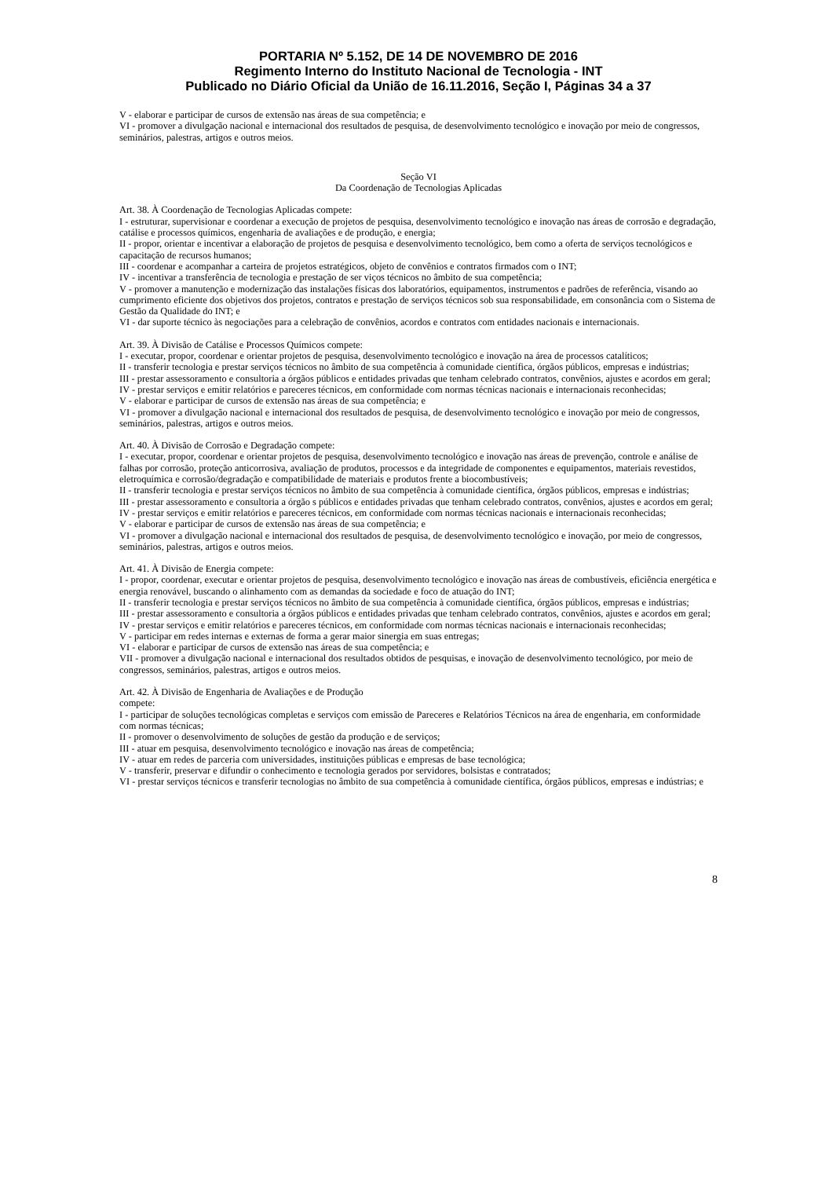PORTARIA Nº 5.152, DE 14 DE NOVEMBRO DE 2016
Regimento Interno do Instituto Nacional de Tecnologia - INT
Publicado no Diário Oficial da União de 16.11.2016, Seção I, Páginas 34 a 37
V - elaborar e participar de cursos de extensão nas áreas de sua competência; e
VI - promover a divulgação nacional e internacional dos resultados de pesquisa, de desenvolvimento tecnológico e inovação por meio de congressos, seminários, palestras, artigos e outros meios.
Seção VI
Da Coordenação de Tecnologias Aplicadas
Art. 38. À Coordenação de Tecnologias Aplicadas compete:
I - estruturar, supervisionar e coordenar a execução de projetos de pesquisa, desenvolvimento tecnológico e inovação nas áreas de corrosão e degradação, catálise e processos químicos, engenharia de avaliações e de produção, e energia;
II - propor, orientar e incentivar a elaboração de projetos de pesquisa e desenvolvimento tecnológico, bem como a oferta de serviços tecnológicos e capacitação de recursos humanos;
III - coordenar e acompanhar a carteira de projetos estratégicos, objeto de convênios e contratos firmados com o INT;
IV - incentivar a transferência de tecnologia e prestação de ser viços técnicos no âmbito de sua competência;
V - promover a manutenção e modernização das instalações físicas dos laboratórios, equipamentos, instrumentos e padrões de referência, visando ao cumprimento eficiente dos objetivos dos projetos, contratos e prestação de serviços técnicos sob sua responsabilidade, em consonância com o Sistema de Gestão da Qualidade do INT; e
VI - dar suporte técnico às negociações para a celebração de convênios, acordos e contratos com entidades nacionais e internacionais.
Art. 39. À Divisão de Catálise e Processos Químicos compete:
I - executar, propor, coordenar e orientar projetos de pesquisa, desenvolvimento tecnológico e inovação na área de processos catalíticos;
II - transferir tecnologia e prestar serviços técnicos no âmbito de sua competência à comunidade científica, órgãos públicos, empresas e indústrias;
III - prestar assessoramento e consultoria a órgãos públicos e entidades privadas que tenham celebrado contratos, convênios, ajustes e acordos em geral;
IV - prestar serviços e emitir relatórios e pareceres técnicos, em conformidade com normas técnicas nacionais e internacionais reconhecidas;
V - elaborar e participar de cursos de extensão nas áreas de sua competência; e
VI - promover a divulgação nacional e internacional dos resultados de pesquisa, de desenvolvimento tecnológico e inovação por meio de congressos, seminários, palestras, artigos e outros meios.
Art. 40. À Divisão de Corrosão e Degradação compete:
I - executar, propor, coordenar e orientar projetos de pesquisa, desenvolvimento tecnológico e inovação nas áreas de prevenção, controle e análise de falhas por corrosão, proteção anticorrosiva, avaliação de produtos, processos e da integridade de componentes e equipamentos, materiais revestidos, eletroquímica e corrosão/degradação e compatibilidade de materiais e produtos frente a biocombustíveis;
II - transferir tecnologia e prestar serviços técnicos no âmbito de sua competência à comunidade científica, órgãos públicos, empresas e indústrias;
III - prestar assessoramento e consultoria a órgão s públicos e entidades privadas que tenham celebrado contratos, convênios, ajustes e acordos em geral;
IV - prestar serviços e emitir relatórios e pareceres técnicos, em conformidade com normas técnicas nacionais e internacionais reconhecidas;
V - elaborar e participar de cursos de extensão nas áreas de sua competência; e
VI - promover a divulgação nacional e internacional dos resultados de pesquisa, de desenvolvimento tecnológico e inovação, por meio de congressos, seminários, palestras, artigos e outros meios.
Art. 41. À Divisão de Energia compete:
I - propor, coordenar, executar e orientar projetos de pesquisa, desenvolvimento tecnológico e inovação nas áreas de combustíveis, eficiência energética e energia renovável, buscando o alinhamento com as demandas da sociedade e foco de atuação do INT;
II - transferir tecnologia e prestar serviços técnicos no âmbito de sua competência à comunidade científica, órgãos públicos, empresas e indústrias;
III - prestar assessoramento e consultoria a órgãos públicos e entidades privadas que tenham celebrado contratos, convênios, ajustes e acordos em geral;
IV - prestar serviços e emitir relatórios e pareceres técnicos, em conformidade com normas técnicas nacionais e internacionais reconhecidas;
V - participar em redes internas e externas de forma a gerar maior sinergia em suas entregas;
VI - elaborar e participar de cursos de extensão nas áreas de sua competência; e
VII - promover a divulgação nacional e internacional dos resultados obtidos de pesquisas, e inovação de desenvolvimento tecnológico, por meio de congressos, seminários, palestras, artigos e outros meios.
Art. 42. À Divisão de Engenharia de Avaliações e de Produção
compete:
I - participar de soluções tecnológicas completas e serviços com emissão de Pareceres e Relatórios Técnicos na área de engenharia, em conformidade com normas técnicas;
II - promover o desenvolvimento de soluções de gestão da produção e de serviços;
III - atuar em pesquisa, desenvolvimento tecnológico e inovação nas áreas de competência;
IV - atuar em redes de parceria com universidades, instituições públicas e empresas de base tecnológica;
V - transferir, preservar e difundir o conhecimento e tecnologia gerados por servidores, bolsistas e contratados;
VI - prestar serviços técnicos e transferir tecnologias no âmbito de sua competência à comunidade científica, órgãos públicos, empresas e indústrias; e
8